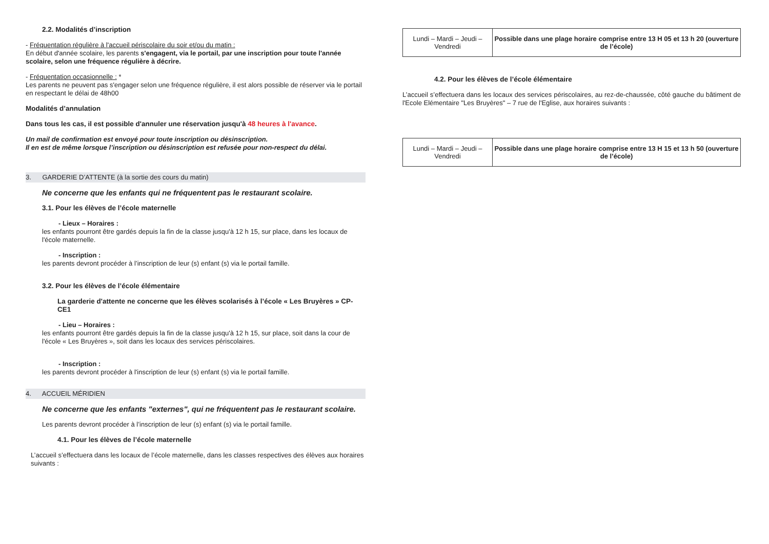2.2. Modalités d’inscription
- Fréquentation régulière à l'accueil périscolaire du soir et/ou du matin :
En début d'année scolaire, les parents s'engagent, via le portail, par une inscription pour toute l'année scolaire, selon une fréquence régulière à décrire.
- Fréquentation occasionnelle : *
Les parents ne peuvent pas s'engager selon une fréquence régulière, il est alors possible de réserver via le portail en respectant le délai de 48h00
Modalités d’annulation
Dans tous les cas, il est possible d'annuler une réservation jusqu'à 48 heures à l'avance.
Un mail de confirmation est envoyé pour toute inscription ou désinscription.
Il en est de même lorsque l’inscription ou désinscription est refusée pour non-respect du délai.
3. GARDERIE D’ATTENTE (à la sortie des cours du matin)
Ne concerne que les enfants qui ne fréquentent pas le restaurant scolaire.
3.1. Pour les élèves de l’école maternelle
- Lieux – Horaires :
les enfants pourront être gardés depuis la fin de la classe jusqu'à 12 h 15, sur place, dans les locaux de l'école maternelle.
- Inscription :
les parents devront procéder à l’inscription de leur (s) enfant (s) via le portail famille.
3.2. Pour les élèves de l’école élémentaire
La garderie d'attente ne concerne que les élèves scolarisés à l’école « Les Bruyères » CP-CE1
- Lieu – Horaires :
les enfants pourront être gardés depuis la fin de la classe jusqu'à 12 h 15, sur place, soit dans la cour de l'école « Les Bruyères », soit dans les locaux des services périscolaires.
- Inscription :
les parents devront procéder à l'inscription de leur (s) enfant (s) via le portail famille.
4. ACCUEIL MÉRIDIEN
Ne concerne que les enfants "externes", qui ne fréquentent pas le restaurant scolaire.
Les parents devront procéder à l’inscription de leur (s) enfant (s) via le portail famille.
4.1. Pour les élèves de l’école maternelle
L’accueil s’effectuera dans les locaux de l’école maternelle, dans les classes respectives des élèves aux horaires suivants :
| Lundi – Mardi – Jeudi – Vendredi | Possible dans une plage horaire comprise entre 13 H 05 et 13 h 20 (ouverture de l’école) |
4.2. Pour les élèves de l’école élémentaire
L’accueil s’effectuera dans les locaux des services périscolaires, au rez-de-chaussée, côté gauche du bâtiment de l'Ecole Elémentaire "Les Bruyères" – 7 rue de l'Eglise, aux horaires suivants :
| Lundi – Mardi – Jeudi – Vendredi | Possible dans une plage horaire comprise entre 13 H 15 et 13 h 50 (ouverture de l’école) |